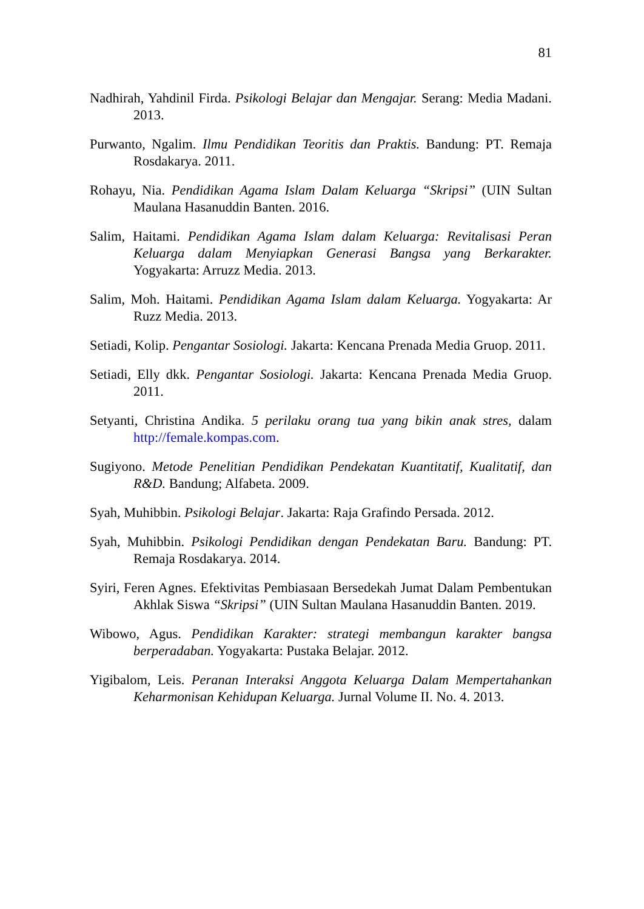81
Nadhirah, Yahdinil Firda. Psikologi Belajar dan Mengajar. Serang: Media Madani. 2013.
Purwanto, Ngalim. Ilmu Pendidikan Teoritis dan Praktis. Bandung: PT. Remaja Rosdakarya. 2011.
Rohayu, Nia. Pendidikan Agama Islam Dalam Keluarga “Skripsi” (UIN Sultan Maulana Hasanuddin Banten. 2016.
Salim, Haitami. Pendidikan Agama Islam dalam Keluarga: Revitalisasi Peran Keluarga dalam Menyiapkan Generasi Bangsa yang Berkarakter. Yogyakarta: Arruzz Media. 2013.
Salim, Moh. Haitami. Pendidikan Agama Islam dalam Keluarga. Yogyakarta: Ar Ruzz Media. 2013.
Setiadi, Kolip. Pengantar Sosiologi. Jakarta: Kencana Prenada Media Gruop. 2011.
Setiadi, Elly dkk. Pengantar Sosiologi. Jakarta: Kencana Prenada Media Gruop. 2011.
Setyanti, Christina Andika. 5 perilaku orang tua yang bikin anak stres, dalam http://female.kompas.com.
Sugiyono. Metode Penelitian Pendidikan Pendekatan Kuantitatif, Kualitatif, dan R&D. Bandung; Alfabeta. 2009.
Syah, Muhibbin. Psikologi Belajar. Jakarta: Raja Grafindo Persada. 2012.
Syah, Muhibbin. Psikologi Pendidikan dengan Pendekatan Baru. Bandung: PT. Remaja Rosdakarya. 2014.
Syiri, Feren Agnes. Efektivitas Pembiasaan Bersedekah Jumat Dalam Pembentukan Akhlak Siswa “Skripsi” (UIN Sultan Maulana Hasanuddin Banten. 2019.
Wibowo, Agus. Pendidikan Karakter: strategi membangun karakter bangsa berperadaban. Yogyakarta: Pustaka Belajar. 2012.
Yigibalom, Leis. Peranan Interaksi Anggota Keluarga Dalam Mempertahankan Keharmonisan Kehidupan Keluarga. Jurnal Volume II. No. 4. 2013.